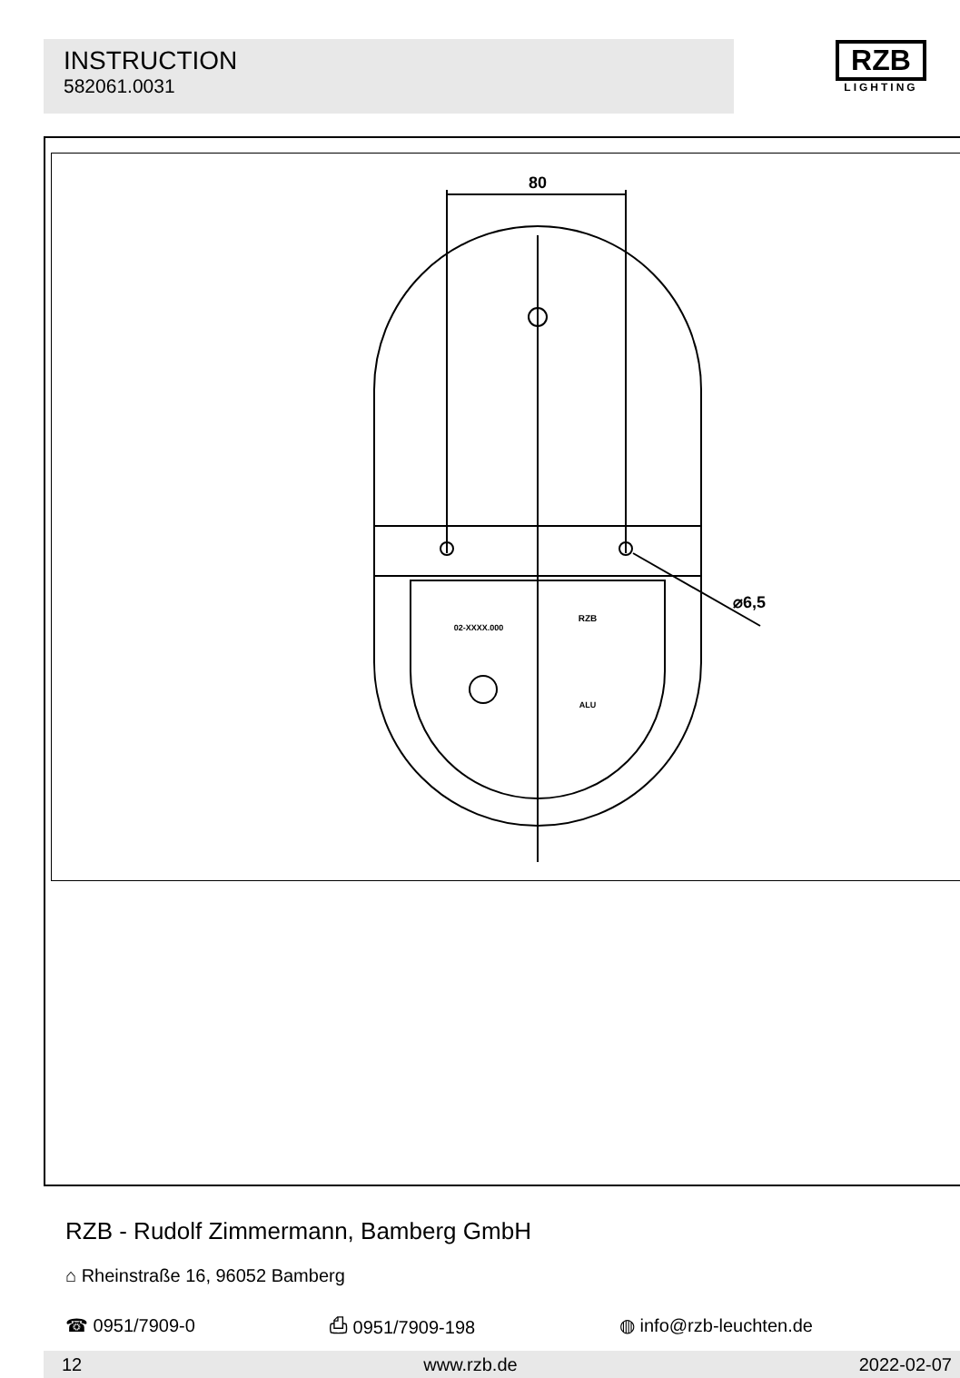INSTRUCTION
582061.0031
RZB
LIGHTING
80
⌀6,5
02-XXXX.000
RZB
ALU
RZB - Rudolf Zimmermann, Bamberg GmbH
⌂ Rheinstraße 16, 96052 Bamberg
☎ 0951/7909-0 ⎙ 0951/7909-198 ◍ info@rzb-leuchten.de
12 www.rzb.de 2022-02-07